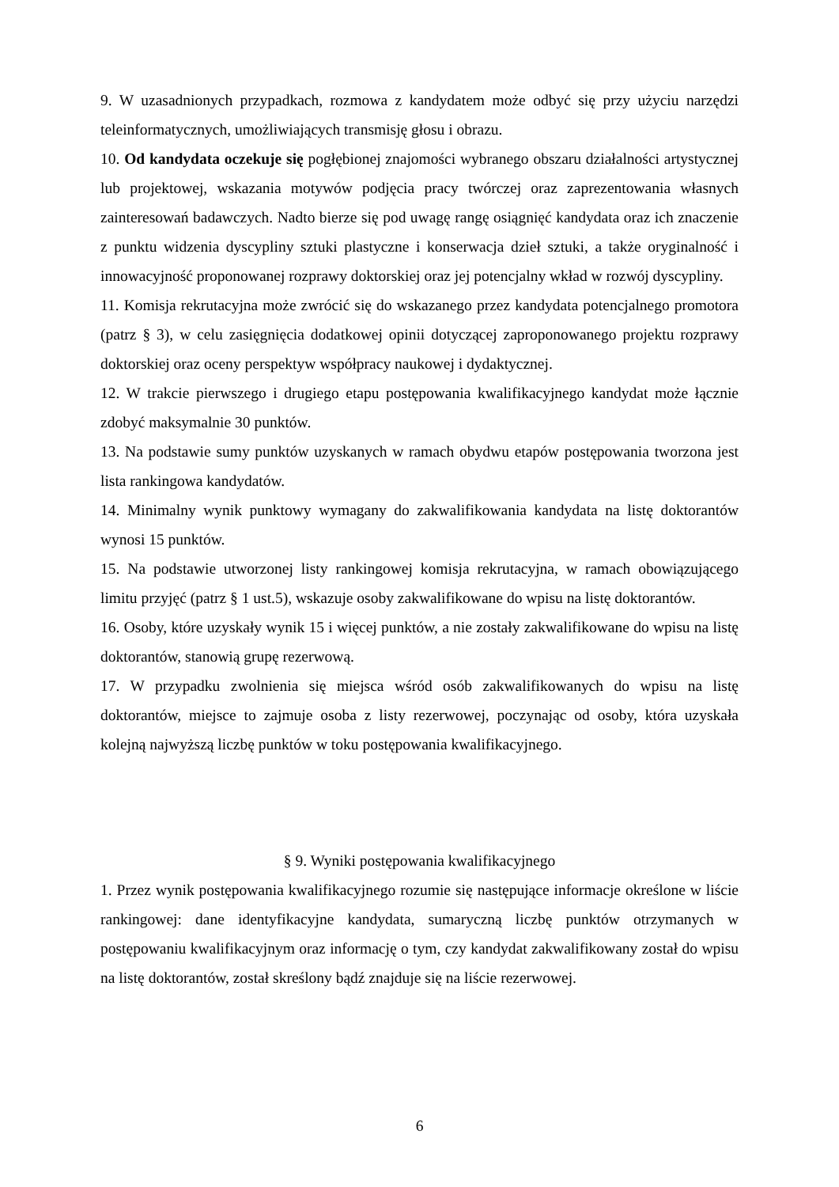9. W uzasadnionych przypadkach, rozmowa z kandydatem może odbyć się przy użyciu narzędzi teleinformatycznych, umożliwiających transmisję głosu i obrazu.
10. Od kandydata oczekuje się pogłębionej znajomości wybranego obszaru działalności artystycznej lub projektowej, wskazania motywów podjęcia pracy twórczej oraz zaprezentowania własnych zainteresowań badawczych. Nadto bierze się pod uwagę rangę osiągnięć kandydata oraz ich znaczenie z punktu widzenia dyscypliny sztuki plastyczne i konserwacja dzieł sztuki, a także oryginalność i innowacyjność proponowanej rozprawy doktorskiej oraz jej potencjalny wkład w rozwój dyscypliny.
11. Komisja rekrutacyjna może zwrócić się do wskazanego przez kandydata potencjalnego promotora (patrz § 3), w celu zasięgnięcia dodatkowej opinii dotyczącej zaproponowanego projektu rozprawy doktorskiej oraz oceny perspektyw współpracy naukowej i dydaktycznej.
12. W trakcie pierwszego i drugiego etapu postępowania kwalifikacyjnego kandydat może łącznie zdobyć maksymalnie 30 punktów.
13. Na podstawie sumy punktów uzyskanych w ramach obydwu etapów postępowania tworzona jest lista rankingowa kandydatów.
14. Minimalny wynik punktowy wymagany do zakwalifikowania kandydata na listę doktorantów wynosi 15 punktów.
15. Na podstawie utworzonej listy rankingowej komisja rekrutacyjna, w ramach obowiązującego limitu przyjęć (patrz § 1 ust.5), wskazuje osoby zakwalifikowane do wpisu na listę doktorantów.
16. Osoby, które uzyskały wynik 15 i więcej punktów, a nie zostały zakwalifikowane do wpisu na listę doktorantów, stanowią grupę rezerwową.
17. W przypadku zwolnienia się miejsca wśród osób zakwalifikowanych do wpisu na listę doktorantów, miejsce to zajmuje osoba z listy rezerwowej, poczynając od osoby, która uzyskała kolejną najwyższą liczbę punktów w toku postępowania kwalifikacyjnego.
§ 9. Wyniki postępowania kwalifikacyjnego
1. Przez wynik postępowania kwalifikacyjnego rozumie się następujące informacje określone w liście rankingowej: dane identyfikacyjne kandydata, sumaryczną liczbę punktów otrzymanych w postępowaniu kwalifikacyjnym oraz informację o tym, czy kandydat zakwalifikowany został do wpisu na listę doktorantów, został skreślony bądź znajduje się na liście rezerwowej.
6